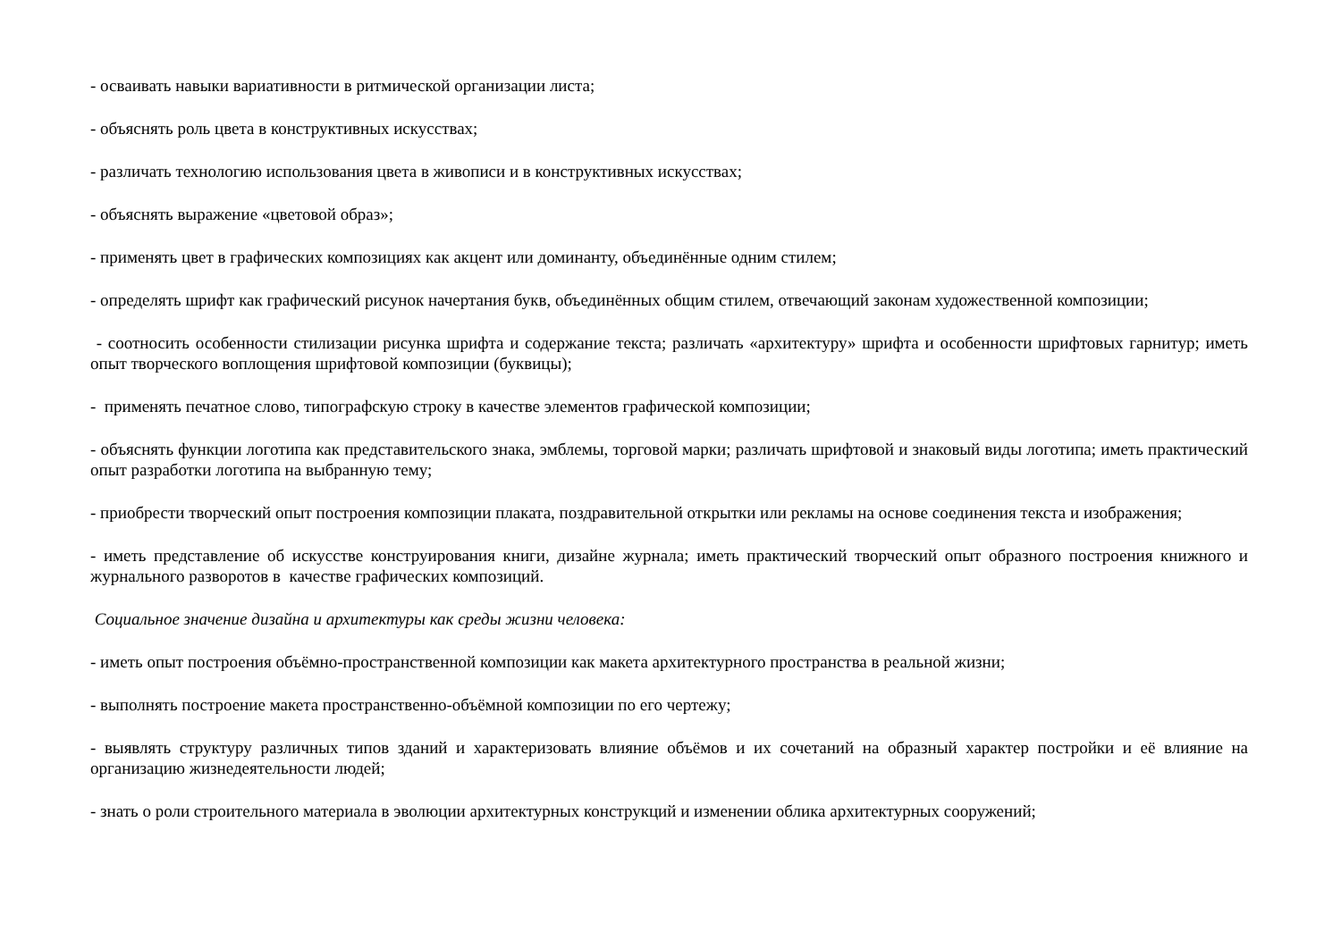- осваивать навыки вариативности в ритмической организации листа;
- объяснять роль цвета в конструктивных искусствах;
- различать технологию использования цвета в живописи и в конструктивных искусствах;
- объяснять выражение «цветовой образ»;
- применять цвет в графических композициях как акцент или доминанту, объединённые одним стилем;
- определять шрифт как графический рисунок начертания букв, объединённых общим стилем, отвечающий законам художественной композиции;
- соотносить особенности стилизации рисунка шрифта и содержание текста; различать «архитектуру» шрифта и особенности шрифтовых гарнитур; иметь опыт творческого воплощения шрифтовой композиции (буквицы);
- применять печатное слово, типографскую строку в качестве элементов графической композиции;
- объяснять функции логотипа как представительского знака, эмблемы, торговой марки; различать шрифтовой и знаковый виды логотипа; иметь практический опыт разработки логотипа на выбранную тему;
- приобрести творческий опыт построения композиции плаката, поздравительной открытки или рекламы на основе соединения текста и изображения;
- иметь представление об искусстве конструирования книги, дизайне журнала; иметь практический творческий опыт образного построения книжного и журнального разворотов в качестве графических композиций.
Социальное значение дизайна и архитектуры как среды жизни человека:
- иметь опыт построения объёмно-пространственной композиции как макета архитектурного пространства в реальной жизни;
- выполнять построение макета пространственно-объёмной композиции по его чертежу;
- выявлять структуру различных типов зданий и характеризовать влияние объёмов и их сочетаний на образный характер постройки и её влияние на организацию жизнедеятельности людей;
- знать о роли строительного материала в эволюции архитектурных конструкций и изменении облика архитектурных сооружений;